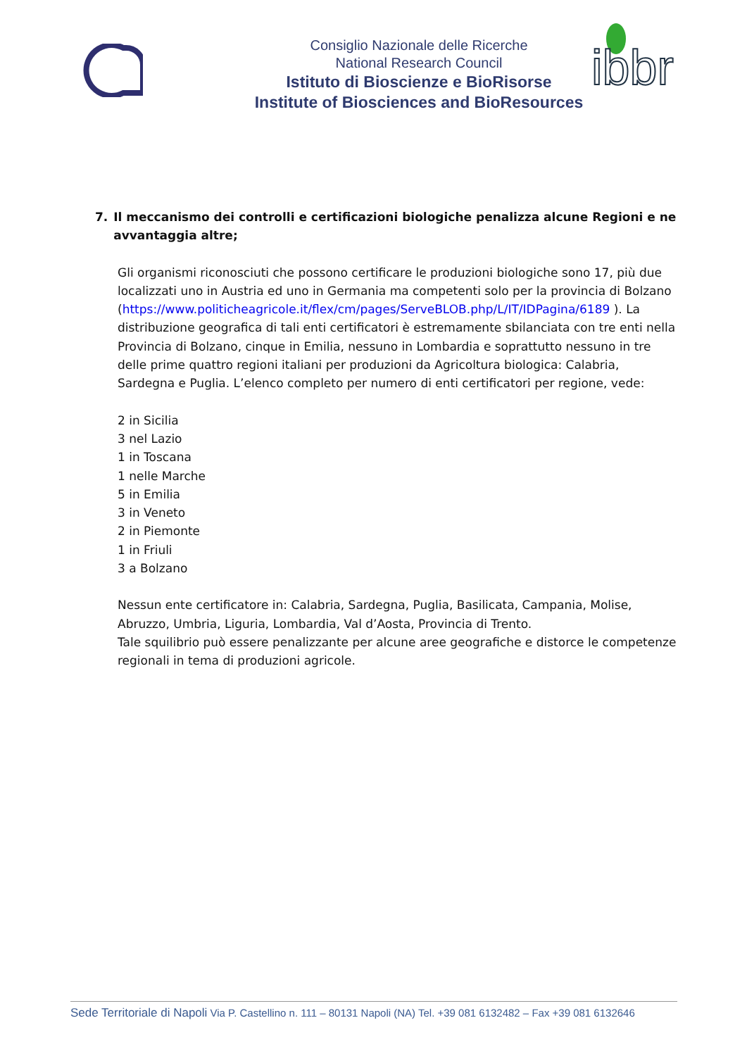Consiglio Nazionale delle Ricerche
National Research Council
Istituto di Bioscienze e BioRisorse
Institute of Biosciences and BioResources
ibbr
7. Il meccanismo dei controlli e certificazioni biologiche penalizza alcune Regioni e ne avvantaggia altre;
Gli organismi riconosciuti che possono certificare le produzioni biologiche sono 17, più due localizzati uno in Austria ed uno in Germania ma competenti solo per la provincia di Bolzano (https://www.politicheagricole.it/flex/cm/pages/ServeBLOB.php/L/IT/IDPagina/6189 ). La distribuzione geografica di tali enti certificatori è estremamente sbilanciata con tre enti nella Provincia di Bolzano, cinque in Emilia, nessuno in Lombardia e soprattutto nessuno in tre delle prime quattro regioni italiani per produzioni da Agricoltura biologica: Calabria, Sardegna e Puglia. L’elenco completo per numero di enti certificatori per regione, vede:
2 in Sicilia
3 nel Lazio
1 in Toscana
1 nelle Marche
5 in Emilia
3 in Veneto
2 in Piemonte
1 in Friuli
3 a Bolzano
Nessun ente certificatore in: Calabria, Sardegna, Puglia, Basilicata, Campania, Molise, Abruzzo, Umbria, Liguria, Lombardia, Val d’Aosta, Provincia di Trento.
Tale squilibrio può essere penalizzante per alcune aree geografiche e distorce le competenze regionali in tema di produzioni agricole.
Sede Territoriale di Napoli Via P. Castellino n. 111 – 80131 Napoli (NA) Tel. +39 081 6132482 – Fax +39 081 6132646